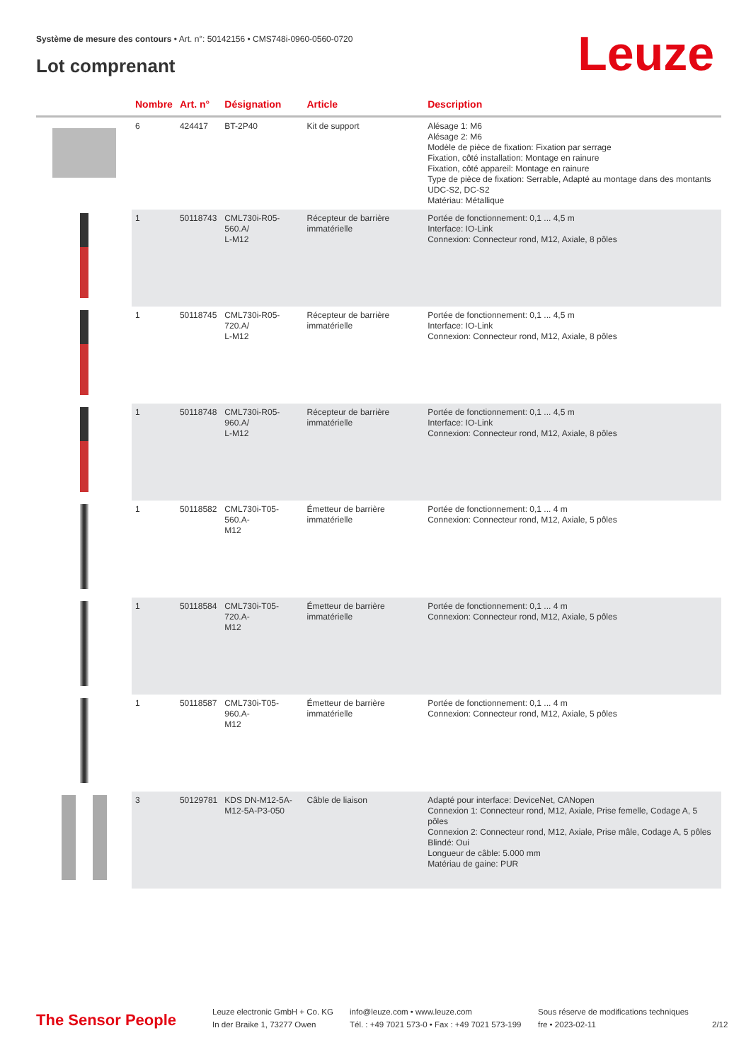Système de mesure des contours • Art. n°: 50142156 • CMS748i-0960-0560-0720
Lot comprenant Leuze
| | Nombre | Art. n° | Désignation | Article | Description |
| --- | --- | --- | --- | --- | --- |
| | 6 | 424417 | BT-2P40 | Kit de support | Alésage 1: M6 Alésage 2: M6 Modèle de pièce de fixation: Fixation par serrage Fixation, côté installation: Montage en rainure Fixation, côté appareil: Montage en rainure Type de pièce de fixation: Serrable, Adapté au montage dans des montants UDC-S2, DC-S2 Matériau: Métallique |
| | 1 | 50118743 | CML730i-R05-560.A/ L-M12 | Récepteur de barrière immatérielle | Portée de fonctionnement: 0,1 ... 4,5 m Interface: IO-Link Connexion: Connecteur rond, M12, Axiale, 8 pôles |
| | 1 | 50118745 | CML730i-R05-720.A/ L-M12 | Récepteur de barrière immatérielle | Portée de fonctionnement: 0,1 ... 4,5 m Interface: IO-Link Connexion: Connecteur rond, M12, Axiale, 8 pôles |
| | 1 | 50118748 | CML730i-R05-960.A/ L-M12 | Récepteur de barrière immatérielle | Portée de fonctionnement: 0,1 ... 4,5 m Interface: IO-Link Connexion: Connecteur rond, M12, Axiale, 8 pôles |
| | 1 | 50118582 | CML730i-T05-560.A- M12 | Émetteur de barrière immatérielle | Portée de fonctionnement: 0,1 ... 4 m Connexion: Connecteur rond, M12, Axiale, 5 pôles |
| | 1 | 50118584 | CML730i-T05-720.A- M12 | Émetteur de barrière immatérielle | Portée de fonctionnement: 0,1 ... 4 m Connexion: Connecteur rond, M12, Axiale, 5 pôles |
| | 1 | 50118587 | CML730i-T05-960.A- M12 | Émetteur de barrière immatérielle | Portée de fonctionnement: 0,1 ... 4 m Connexion: Connecteur rond, M12, Axiale, 5 pôles |
| | 3 | 50129781 | KDS DN-M12-5A- M12-5A-P3-050 | Câble de liaison | Adapté pour interface: DeviceNet, CANopen Connexion 1: Connecteur rond, M12, Axiale, Prise femelle, Codage A, 5 pôles Connexion 2: Connecteur rond, M12, Axiale, Prise mâle, Codage A, 5 pôles Blindé: Oui Longueur de câble: 5.000 mm Matériau de gaine: PUR |
The Sensor People
Leuze electronic GmbH + Co. KG
In der Braike 1, 73277 Owen
info@leuze.com • www.leuze.com
Tél. : +49 7021 573-0 • Fax : +49 7021 573-199
Sous réserve de modifications techniques
fre • 2023-02-11
2/12